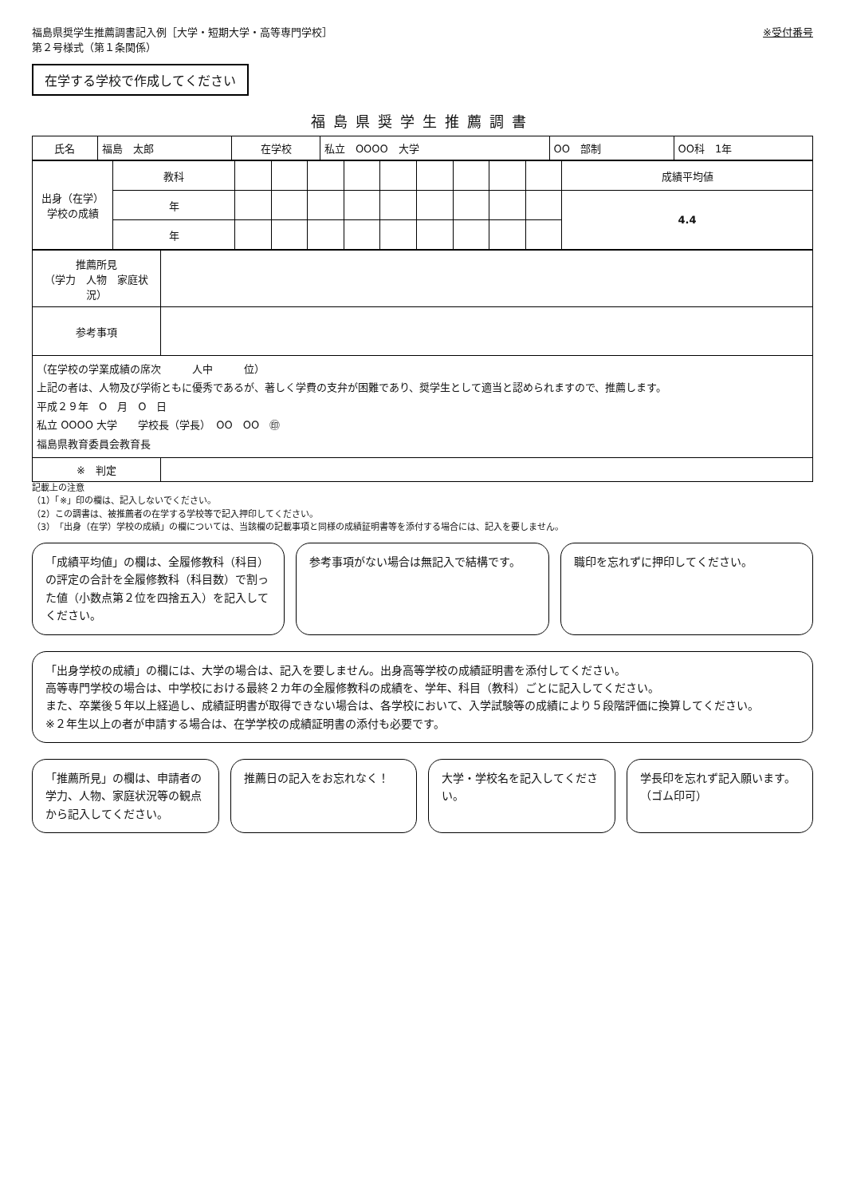福島県奨学生推薦調書記入例［大学・短期大学・高等専門学校］
第２号様式（第１条関係）
※受付番号
在学する学校で作成してください
福島県奨学生推薦調書
| 氏名 | 福島 太郎 | 在学校 | 私立 OOOO 大学 | OO 部制 | OO科 1年 |
| 出身（在学）学校の成績 | 教科 | | | | | | | | | | 成績平均値 |
| | 年 | | | | | | | | | | 4.4 |
| | 年 | | | | | | | | | | |
| 推薦所見 （学力 人物 家庭状況） | |
| 参考事項 | |
| （在学校の学業成績の席次 人中 位） 上記の者は、人物及び学術ともに優秀であるが、著しく学費の支弁が困難であり、奨学生として適当と認められますので、推薦します。 平成２９年 O 月 O 日 私立 OOOO 大学 学校長（学長） OO OO ㊞ 福島県教育委員会教育長 | |
| ※ 判定 | |
記載上の注意
（1）「※」印の欄は、記入しないでください。
（2）この調書は、被推薦者の在学する学校等で記入押印してください。
（3）「出身（在学）学校の成績」の欄については、当該欄の記載事項と同様の成績証明書等を添付する場合には、記入を要しません。
「成績平均値」の欄は、全履修教科（科目）の評定の合計を全履修教科（科目数）で割った値（小数点第２位を四捨五入）を記入してください。
参考事項がない場合は無記入で結構です。
職印を忘れずに押印してください。
「出身学校の成績」の欄には、大学の場合は、記入を要しません。出身高等学校の成績証明書を添付してください。
高等専門学校の場合は、中学校における最終２カ年の全履修教科の成績を、学年、科目（教科）ごとに記入してください。
また、卒業後５年以上経過し、成績証明書が取得できない場合は、各学校において、入学試験等の成績により５段階評価に換算してください。
※２年生以上の者が申請する場合は、在学学校の成績証明書の添付も必要です。
「推薦所見」の欄は、申請者の学力、人物、家庭状況等の観点から記入してください。
推薦日の記入をお忘れなく！ 大学・学校名を記入してください。 学長印を忘れず記入願います。（ゴム印可）